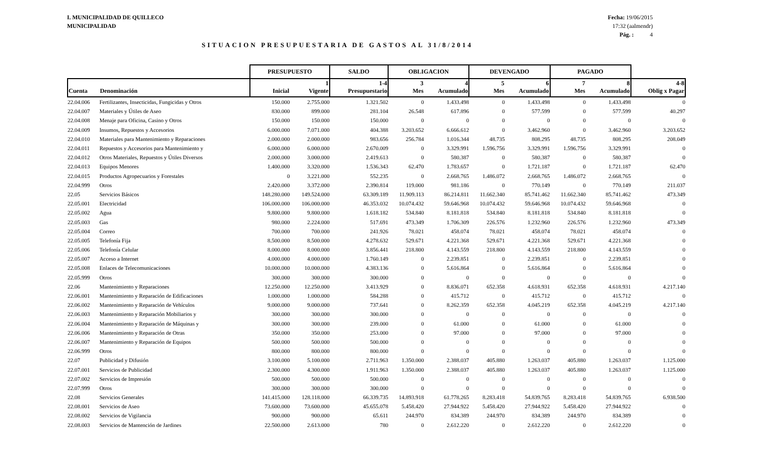I. MUNICIPALIDAD DE QUILLECO
MUNICIPALIDAD
Fecha: 19/06/2015
17:32 (aalmendr)
Pág. : 4
SITUACION PRESUPUESTARIA DE GASTOS AL 31/8/2014
| | | PRESUPUESTO | | SALDO | OBLIGACION | | DEVENGADO | | PAGADO | | |
| --- | --- | --- | --- | --- | --- | --- | --- | --- | --- | --- | --- |
| Cuenta | Denominación | Inicial | 1 Vigente | 1-4 Presupuestario | 3 Mes | 4 Acumulado | 5 Mes | 6 Acumulado | 7 Mes | 8 Acumulado | 4-8 Oblig x Pagar |
| 22.04.006 | Fertilizantes, Insecticidas, Fungicidas y Otros | 150.000 | 2.755.000 | 1.321.502 | 0 | 1.433.498 | 0 | 1.433.498 | 0 | 1.433.498 | 0 |
| 22.04.007 | Materiales y Útiles de Aseo | 830.000 | 899.000 | 281.104 | 26.548 | 617.896 | 0 | 577.599 | 0 | 577.599 | 40.297 |
| 22.04.008 | Menaje para Oficina, Casino y Otros | 150.000 | 150.000 | 150.000 | 0 | 0 | 0 | 0 | 0 | 0 | 0 |
| 22.04.009 | Insumos, Repuestos y Accesorios | 6.000.000 | 7.071.000 | 404.388 | 3.203.652 | 6.666.612 | 0 | 3.462.960 | 0 | 3.462.960 | 3.203.652 |
| 22.04.010 | Materiales para Mantenimiento y Reparaciones | 2.000.000 | 2.000.000 | 983.656 | 256.784 | 1.016.344 | 48.735 | 808.295 | 48.735 | 808.295 | 208.049 |
| 22.04.011 | Repuestos y Accesorios para Mantenimiento y | 6.000.000 | 6.000.000 | 2.670.009 | 0 | 3.329.991 | 1.596.756 | 3.329.991 | 1.596.756 | 3.329.991 | 0 |
| 22.04.012 | Otros Materiales, Repuestos y Útiles Diversos | 2.000.000 | 3.000.000 | 2.419.613 | 0 | 580.387 | 0 | 580.387 | 0 | 580.387 | 0 |
| 22.04.013 | Equipos Menores | 1.400.000 | 3.320.000 | 1.536.343 | 62.470 | 1.783.657 | 0 | 1.721.187 | 0 | 1.721.187 | 62.470 |
| 22.04.015 | Productos Agropecuarios y Forestales | 0 | 3.221.000 | 552.235 | 0 | 2.668.765 | 1.486.072 | 2.668.765 | 1.486.072 | 2.668.765 | 0 |
| 22.04.999 | Otros | 2.420.000 | 3.372.000 | 2.390.814 | 119.000 | 981.186 | 0 | 770.149 | 0 | 770.149 | 211.037 |
| 22.05 | Servicios Básicos | 148.280.000 | 149.524.000 | 63.309.189 | 11.909.113 | 86.214.811 | 11.662.340 | 85.741.462 | 11.662.340 | 85.741.462 | 473.349 |
| 22.05.001 | Electricidad | 106.000.000 | 106.000.000 | 46.353.032 | 10.074.432 | 59.646.968 | 10.074.432 | 59.646.968 | 10.074.432 | 59.646.968 | 0 |
| 22.05.002 | Agua | 9.800.000 | 9.800.000 | 1.618.182 | 534.840 | 8.181.818 | 534.840 | 8.181.818 | 534.840 | 8.181.818 | 0 |
| 22.05.003 | Gas | 980.000 | 2.224.000 | 517.691 | 473.349 | 1.706.309 | 226.576 | 1.232.960 | 226.576 | 1.232.960 | 473.349 |
| 22.05.004 | Correo | 700.000 | 700.000 | 241.926 | 78.021 | 458.074 | 78.021 | 458.074 | 78.021 | 458.074 | 0 |
| 22.05.005 | Telefonía Fija | 8.500.000 | 8.500.000 | 4.278.632 | 529.671 | 4.221.368 | 529.671 | 4.221.368 | 529.671 | 4.221.368 | 0 |
| 22.05.006 | Telefonía Celular | 8.000.000 | 8.000.000 | 3.856.441 | 218.800 | 4.143.559 | 218.800 | 4.143.559 | 218.800 | 4.143.559 | 0 |
| 22.05.007 | Acceso a Internet | 4.000.000 | 4.000.000 | 1.760.149 | 0 | 2.239.851 | 0 | 2.239.851 | 0 | 2.239.851 | 0 |
| 22.05.008 | Enlaces de Telecomunicaciones | 10.000.000 | 10.000.000 | 4.383.136 | 0 | 5.616.864 | 0 | 5.616.864 | 0 | 5.616.864 | 0 |
| 22.05.999 | Otros | 300.000 | 300.000 | 300.000 | 0 | 0 | 0 | 0 | 0 | 0 | 0 |
| 22.06 | Mantenimiento y Reparaciones | 12.250.000 | 12.250.000 | 3.413.929 | 0 | 8.836.071 | 652.358 | 4.618.931 | 652.358 | 4.618.931 | 4.217.140 |
| 22.06.001 | Mantenimiento y Reparación de Edificaciones | 1.000.000 | 1.000.000 | 584.288 | 0 | 415.712 | 0 | 415.712 | 0 | 415.712 | 0 |
| 22.06.002 | Mantenimiento y Reparación de Vehículos | 9.000.000 | 9.000.000 | 737.641 | 0 | 8.262.359 | 652.358 | 4.045.219 | 652.358 | 4.045.219 | 4.217.140 |
| 22.06.003 | Mantenimiento y Reparación Mobiliarios y | 300.000 | 300.000 | 300.000 | 0 | 0 | 0 | 0 | 0 | 0 | 0 |
| 22.06.004 | Mantenimiento y Reparación de Máquinas y | 300.000 | 300.000 | 239.000 | 0 | 61.000 | 0 | 61.000 | 0 | 61.000 | 0 |
| 22.06.006 | Mantenimiento y Reparación de Otras | 350.000 | 350.000 | 253.000 | 0 | 97.000 | 0 | 97.000 | 0 | 97.000 | 0 |
| 22.06.007 | Mantenimiento y Reparación de Equipos | 500.000 | 500.000 | 500.000 | 0 | 0 | 0 | 0 | 0 | 0 | 0 |
| 22.06.999 | Otros | 800.000 | 800.000 | 800.000 | 0 | 0 | 0 | 0 | 0 | 0 | 0 |
| 22.07 | Publicidad y Difusión | 3.100.000 | 5.100.000 | 2.711.963 | 1.350.000 | 2.388.037 | 405.880 | 1.263.037 | 405.880 | 1.263.037 | 1.125.000 |
| 22.07.001 | Servicios de Publicidad | 2.300.000 | 4.300.000 | 1.911.963 | 1.350.000 | 2.388.037 | 405.880 | 1.263.037 | 405.880 | 1.263.037 | 1.125.000 |
| 22.07.002 | Servicios de Impresión | 500.000 | 500.000 | 500.000 | 0 | 0 | 0 | 0 | 0 | 0 | 0 |
| 22.07.999 | Otros | 300.000 | 300.000 | 300.000 | 0 | 0 | 0 | 0 | 0 | 0 | 0 |
| 22.08 | Servicios Generales | 141.415.000 | 128.118.000 | 66.339.735 | 14.893.918 | 61.778.265 | 8.283.418 | 54.839.765 | 8.283.418 | 54.839.765 | 6.938.500 |
| 22.08.001 | Servicios de Aseo | 73.600.000 | 73.600.000 | 45.655.078 | 5.458.420 | 27.944.922 | 5.458.420 | 27.944.922 | 5.458.420 | 27.944.922 | 0 |
| 22.08.002 | Servicios de Vigilancia | 900.000 | 900.000 | 65.611 | 244.970 | 834.389 | 244.970 | 834.389 | 244.970 | 834.389 | 0 |
| 22.08.003 | Servicios de Mantención de Jardines | 22.500.000 | 2.613.000 | 780 | 0 | 2.612.220 | 0 | 2.612.220 | 0 | 2.612.220 | 0 |